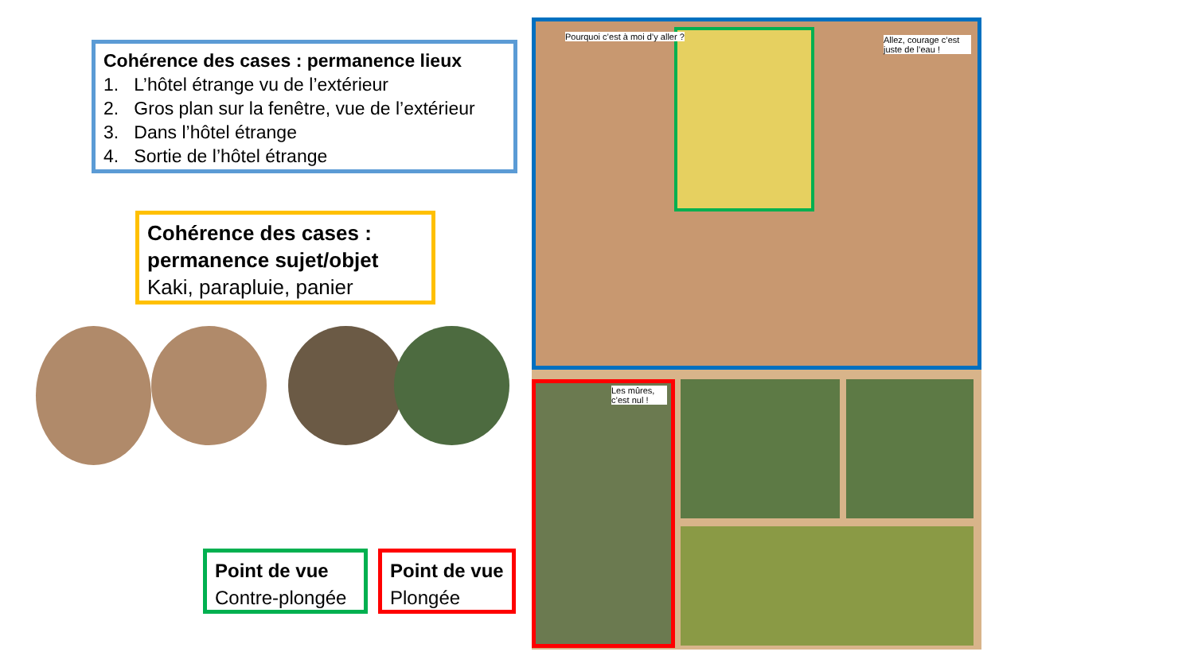Cohérence des cases : permanence lieux
1. L’hôtel étrange vu de l’extérieur
2. Gros plan sur la fenêtre, vue de l’extérieur
3. Dans l’hôtel étrange
4. Sortie de l’hôtel étrange
Cohérence des cases : permanence sujet/objet
Kaki, parapluie, panier
Point de vue
Contre-plongée
Point de vue
Plongée
Pourquoi c’est à moi d’y aller ?
Allez, courage c’est juste de l’eau !
Les mûres, c’est nul !